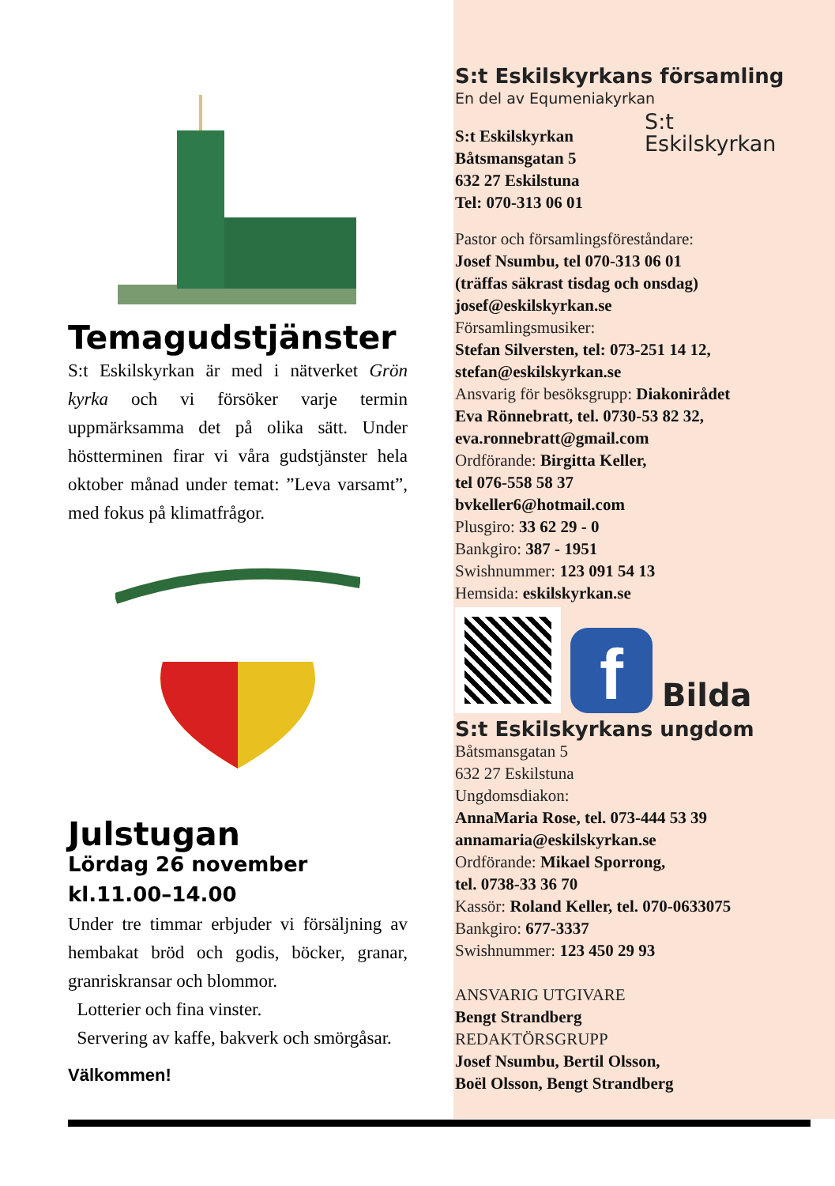Temagudstjänster
S:t Eskilskyrkan är med i nätverket Grön kyrka och vi försöker varje termin uppmärksamma det på olika sätt. Under höstterminen firar vi våra gudstjänster hela oktober månad under temat: ”Leva varsamt”, med fokus på klimatfrågor.
Julstugan
Lördag 26 november
kl.11.00–14.00
Under tre timmar erbjuder vi försäljning av hembakat bröd och godis, böcker, granar, granriskransar och blommor.
Lotterier och fina vinster.
Servering av kaffe, bakverk och smörgåsar.
Välkommen!
S:t Eskilskyrkans församling
En del av Equmeniakyrkan
S:t Eskilskyrkan
S:t Eskilskyrkan
Båtsmansgatan 5
632 27 Eskilstuna
Tel: 070-313 06 01
Pastor och församlingsföreståndare:
Josef Nsumbu, tel 070-313 06 01
(träffas säkrast tisdag och onsdag)
josef@eskilskyrkan.se
Församlingsmusiker:
Stefan Silversten, tel: 073-251 14 12,
stefan@eskilskyrkan.se
Ansvarig för besöksgrupp: Diakonirådet
Eva Rönnebratt, tel. 0730-53 82 32,
eva.ronnebratt@gmail.com
Ordförande: Birgitta Keller,
tel 076-558 58 37
bvkeller6@hotmail.com
Plusgiro: 33 62 29 - 0
Bankgiro: 387 - 1951
Swishnummer: 123 091 54 13
Hemsida: eskilskyrkan.se
f
Bilda
S:t Eskilskyrkans ungdom
Båtsmansgatan 5
632 27 Eskilstuna
Ungdomsdiakon:
AnnaMaria Rose, tel. 073-444 53 39
annamaria@eskilskyrkan.se
Ordförande: Mikael Sporrong,
tel. 0738-33 36 70
Kassör: Roland Keller, tel. 070-0633075
Bankgiro: 677-3337
Swishnummer: 123 450 29 93
ANSVARIG UTGIVARE
Bengt Strandberg
REDAKTÖRSGRUPP
Josef Nsumbu, Bertil Olsson,
Boël Olsson, Bengt Strandberg